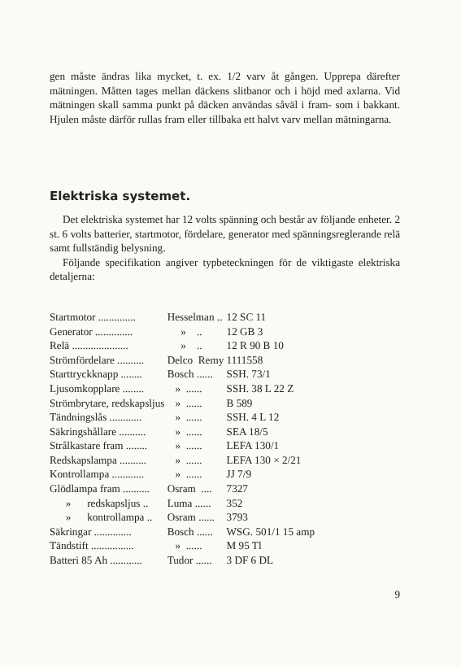gen måste ändras lika mycket, t. ex. 1/2 varv åt gången. Upprepa därefter mätningen. Måtten tages mellan däckens slitbanor och i höjd med axlarna. Vid mätningen skall samma punkt på däcken användas såväl i fram- som i bakkant. Hjulen måste därför rullas fram eller tillbaka ett halvt varv mellan mätningarna.
Elektriska systemet.
Det elektriska systemet har 12 volts spänning och består av följande enheter. 2 st. 6 volts batterier, startmotor, fördelare, generator med spänningsreglerande relä samt fullständig belysning.
Följande specifikation angiver typbeteckningen för de viktigaste elektriska detaljerna:
| Startmotor .............. | Hesselman .. | 12 SC 11 |
| Generator .............. | » .. | 12 GB 3 |
| Relä ..................... | » .. | 12 R 90 B 10 |
| Strömfördelare .......... | Delco Remy | 1111558 |
| Starttryckknapp ........ | Bosch ...... | SSH. 73/1 |
| Ljusomkopplare ........ | » ...... | SSH. 38 L 22 Z |
| Strömbrytare, redskapsljus | » ...... | B 589 |
| Tändningslås ............ | » ...... | SSH. 4 L 12 |
| Säkringshållare .......... | » ...... | SEA 18/5 |
| Strålkastare fram ........ | » ...... | LEFA 130/1 |
| Redskapslampa .......... | » ...... | LEFA 130 × 2/21 |
| Kontrollampa ............ | » ...... | JJ 7/9 |
| Glödlampa fram .......... | Osram .... | 7327 |
| » redskapsljus .. | Luma ...... | 352 |
| » kontrollampa .. | Osram ...... | 3793 |
| Säkringar .............. | Bosch ...... | WSG. 501/1 15 amp |
| Tändstift ................ | » ...... | M 95 Tl |
| Batteri 85 Ah ............ | Tudor ...... | 3 DF 6 DL |
9